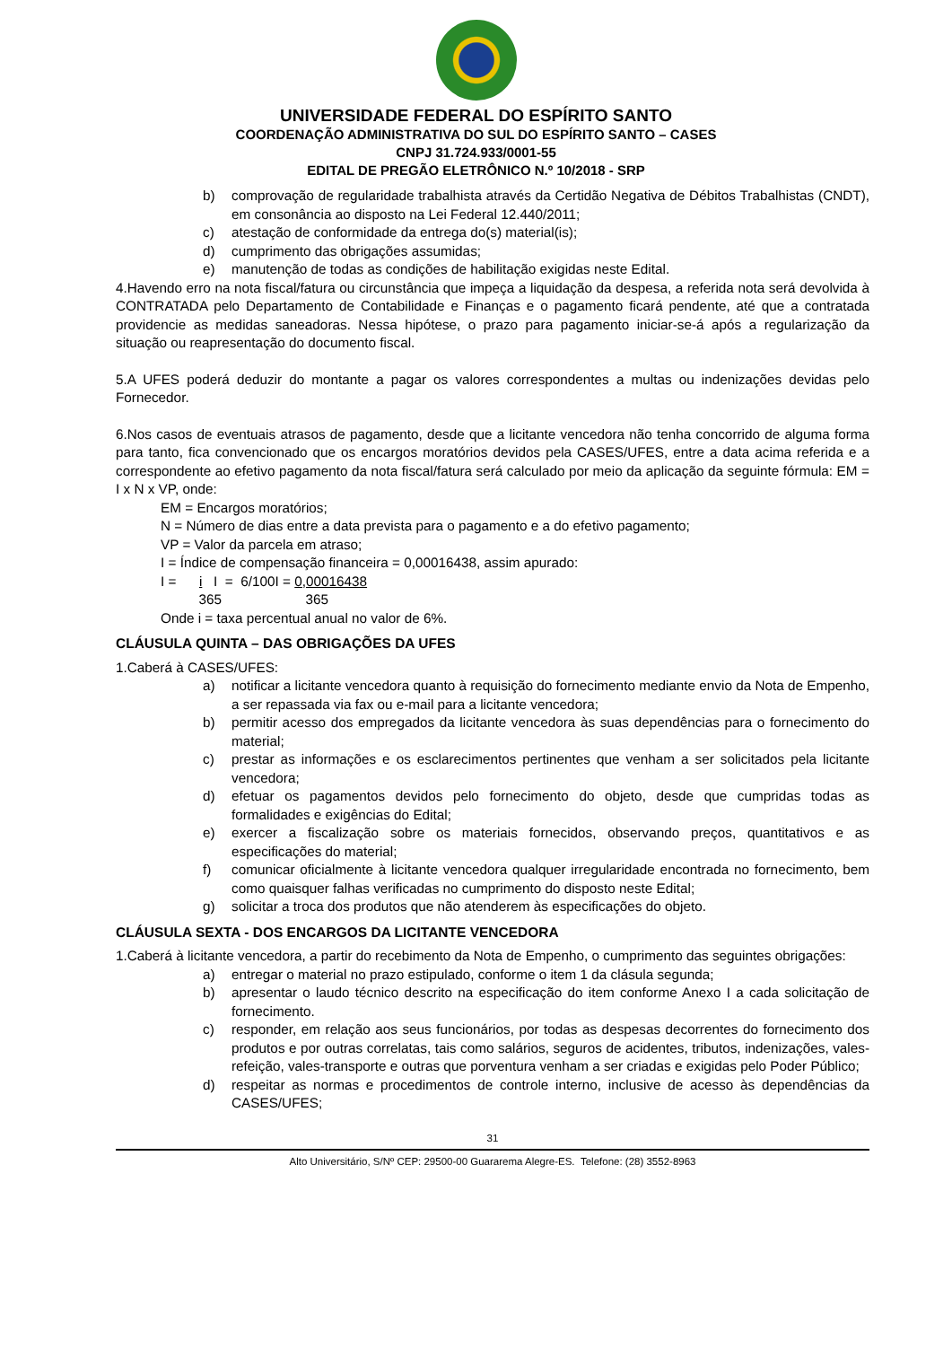UNIVERSIDADE FEDERAL DO ESPÍRITO SANTO
COORDENAÇÃO ADMINISTRATIVA DO SUL DO ESPÍRITO SANTO – CASES
CNPJ 31.724.933/0001-55
EDITAL DE PREGÃO ELETRÔNICO N.º 10/2018 - SRP
b) comprovação de regularidade trabalhista através da Certidão Negativa de Débitos Trabalhistas (CNDT), em consonância ao disposto na Lei Federal 12.440/2011;
c) atestação de conformidade da entrega do(s) material(is);
d) cumprimento das obrigações assumidas;
e) manutenção de todas as condições de habilitação exigidas neste Edital.
4.Havendo erro na nota fiscal/fatura ou circunstância que impeça a liquidação da despesa, a referida nota será devolvida à CONTRATADA pelo Departamento de Contabilidade e Finanças e o pagamento ficará pendente, até que a contratada providencie as medidas saneadoras. Nessa hipótese, o prazo para pagamento iniciar-se-á após a regularização da situação ou reapresentação do documento fiscal.
5.A UFES poderá deduzir do montante a pagar os valores correspondentes a multas ou indenizações devidas pelo Fornecedor.
6.Nos casos de eventuais atrasos de pagamento, desde que a licitante vencedora não tenha concorrido de alguma forma para tanto, fica convencionado que os encargos moratórios devidos pela CASES/UFES, entre a data acima referida e a correspondente ao efetivo pagamento da nota fiscal/fatura será calculado por meio da aplicação da seguinte fórmula: EM = I x N x VP, onde:
EM = Encargos moratórios;
N = Número de dias entre a data prevista para o pagamento e a do efetivo pagamento;
VP = Valor da parcela em atraso;
I = Índice de compensação financeira = 0,00016438, assim apurado:
I = i I = 6/100I = 0,00016438
365 365
Onde i = taxa percentual anual no valor de 6%.
CLÁUSULA QUINTA – DAS OBRIGAÇÕES DA UFES
1.Caberá à CASES/UFES:
a) notificar a licitante vencedora quanto à requisição do fornecimento mediante envio da Nota de Empenho, a ser repassada via fax ou e-mail para a licitante vencedora;
b) permitir acesso dos empregados da licitante vencedora às suas dependências para o fornecimento do material;
c) prestar as informações e os esclarecimentos pertinentes que venham a ser solicitados pela licitante vencedora;
d) efetuar os pagamentos devidos pelo fornecimento do objeto, desde que cumpridas todas as formalidades e exigências do Edital;
e) exercer a fiscalização sobre os materiais fornecidos, observando preços, quantitativos e as especificações do material;
f) comunicar oficialmente à licitante vencedora qualquer irregularidade encontrada no fornecimento, bem como quaisquer falhas verificadas no cumprimento do disposto neste Edital;
g) solicitar a troca dos produtos que não atenderem às especificações do objeto.
CLÁUSULA SEXTA - DOS ENCARGOS DA LICITANTE VENCEDORA
1.Caberá à licitante vencedora, a partir do recebimento da Nota de Empenho, o cumprimento das seguintes obrigações:
a) entregar o material no prazo estipulado, conforme o item 1 da clásula segunda;
b) apresentar o laudo técnico descrito na especificação do item conforme Anexo I a cada solicitação de fornecimento.
c) responder, em relação aos seus funcionários, por todas as despesas decorrentes do fornecimento dos produtos e por outras correlatas, tais como salários, seguros de acidentes, tributos, indenizações, vales-refeição, vales-transporte e outras que porventura venham a ser criadas e exigidas pelo Poder Público;
d) respeitar as normas e procedimentos de controle interno, inclusive de acesso às dependências da CASES/UFES;
31
Alto Universitário, S/Nº CEP: 29500-00 Guararema Alegre-ES. Telefone: (28) 3552-8963